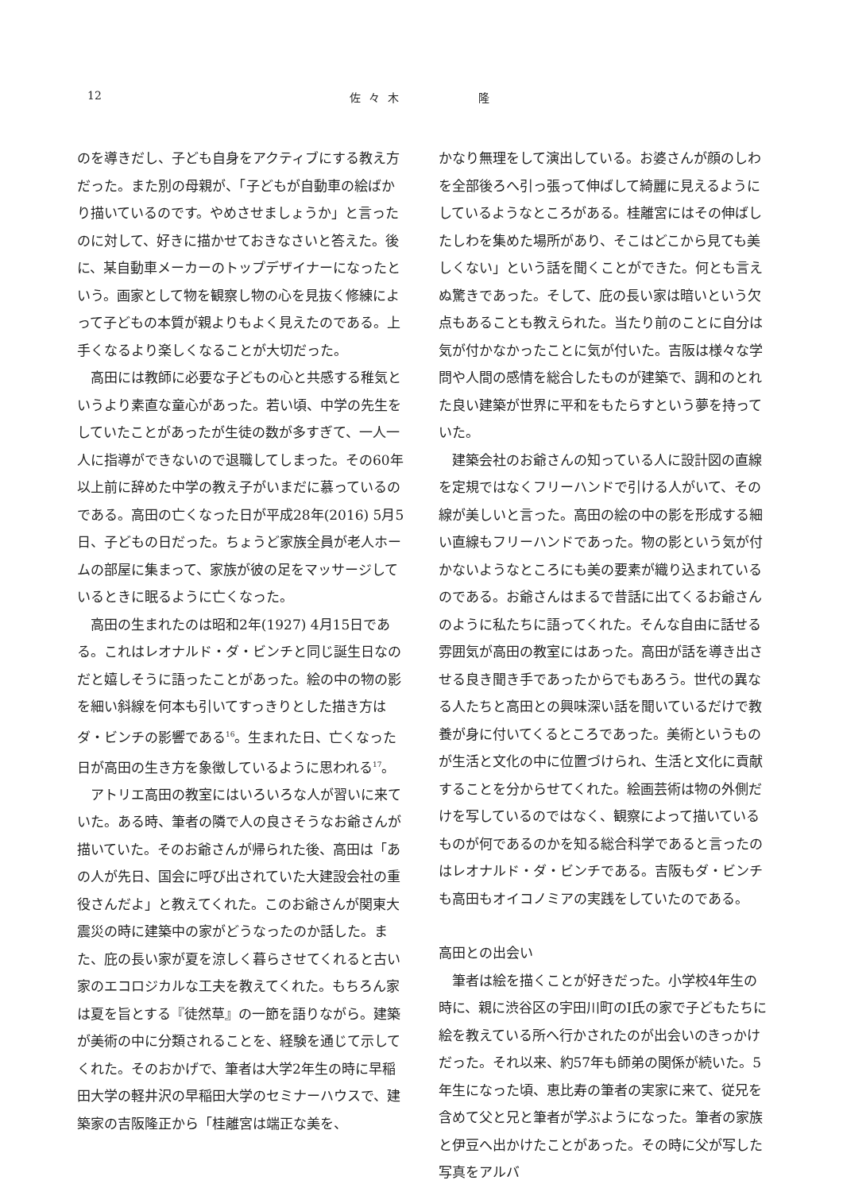12 佐々木 隆
のを導きだし、子ども自身をアクティブにする教え方だった。また別の母親が、「子どもが自動車の絵ばかり描いているのです。やめさせましょうか」と言ったのに対して、好きに描かせておきなさいと答えた。後に、某自動車メーカーのトップデザイナーになったという。画家として物を観察し物の心を見抜く修練によって子どもの本質が親よりもよく見えたのである。上手くなるより楽しくなることが大切だった。
高田には教師に必要な子どもの心と共感する稚気というより素直な童心があった。若い頃、中学の先生をしていたことがあったが生徒の数が多すぎて、一人一人に指導ができないので退職してしまった。その60年以上前に辞めた中学の教え子がいまだに慕っているのである。高田の亡くなった日が平成28年(2016) 5月5日、子どもの日だった。ちょうど家族全員が老人ホームの部屋に集まって、家族が彼の足をマッサージしているときに眠るように亡くなった。
高田の生まれたのは昭和2年(1927) 4月15日である。これはレオナルド・ダ・ビンチと同じ誕生日なのだと嬉しそうに語ったことがあった。絵の中の物の影を細い斜線を何本も引いてすっきりとした描き方はダ・ビンチの影響である<sup>16</sup>。生まれた日、亡くなった日が高田の生き方を象徴しているように思われる<sup>17</sup>。
アトリエ高田の教室にはいろいろな人が習いに来ていた。ある時、筆者の隣で人の良さそうなお爺さんが描いていた。そのお爺さんが帰られた後、高田は「あの人が先日、国会に呼び出されていた大建設会社の重役さんだよ」と教えてくれた。このお爺さんが関東大震災の時に建築中の家がどうなったのか話した。また、庇の長い家が夏を涼しく暮らさせてくれると古い家のエコロジカルな工夫を教えてくれた。もちろん家は夏を旨とする『徒然草』の一節を語りながら。建築が美術の中に分類されることを、経験を通じて示してくれた。そのおかげで、筆者は大学2年生の時に早稲田大学の軽井沢の早稲田大学のセミナーハウスで、建築家の吉阪隆正から「桂離宮は端正な美を、
かなり無理をして演出している。お婆さんが顔のしわを全部後ろへ引っ張って伸ばして綺麗に見えるようにしているようなところがある。桂離宮にはその伸ばしたしわを集めた場所があり、そこはどこから見ても美しくない」という話を聞くことができた。何とも言えぬ驚きであった。そして、庇の長い家は暗いという欠点もあることも教えられた。当たり前のことに自分は気が付かなかったことに気が付いた。吉阪は様々な学問や人間の感情を総合したものが建築で、調和のとれた良い建築が世界に平和をもたらすという夢を持っていた。
建築会社のお爺さんの知っている人に設計図の直線を定規ではなくフリーハンドで引ける人がいて、その線が美しいと言った。高田の絵の中の影を形成する細い直線もフリーハンドであった。物の影という気が付かないようなところにも美の要素が織り込まれているのである。お爺さんはまるで昔話に出てくるお爺さんのように私たちに語ってくれた。そんな自由に話せる雰囲気が高田の教室にはあった。高田が話を導き出させる良き聞き手であったからでもあろう。世代の異なる人たちと高田との興味深い話を聞いているだけで教養が身に付いてくるところであった。美術というものが生活と文化の中に位置づけられ、生活と文化に貢献することを分からせてくれた。絵画芸術は物の外側だけを写しているのではなく、観察によって描いているものが何であるのかを知る総合科学であると言ったのはレオナルド・ダ・ビンチである。吉阪もダ・ビンチも高田もオイコノミアの実践をしていたのである。
高田との出会い
筆者は絵を描くことが好きだった。小学校4年生の時に、親に渋谷区の宇田川町のI氏の家で子どもたちに絵を教えている所へ行かされたのが出会いのきっかけだった。それ以来、約57年も師弟の関係が続いた。5年生になった頃、恵比寿の筆者の実家に来て、従兄を含めて父と兄と筆者が学ぶようになった。筆者の家族と伊豆へ出かけたことがあった。その時に父が写した写真をアルバ